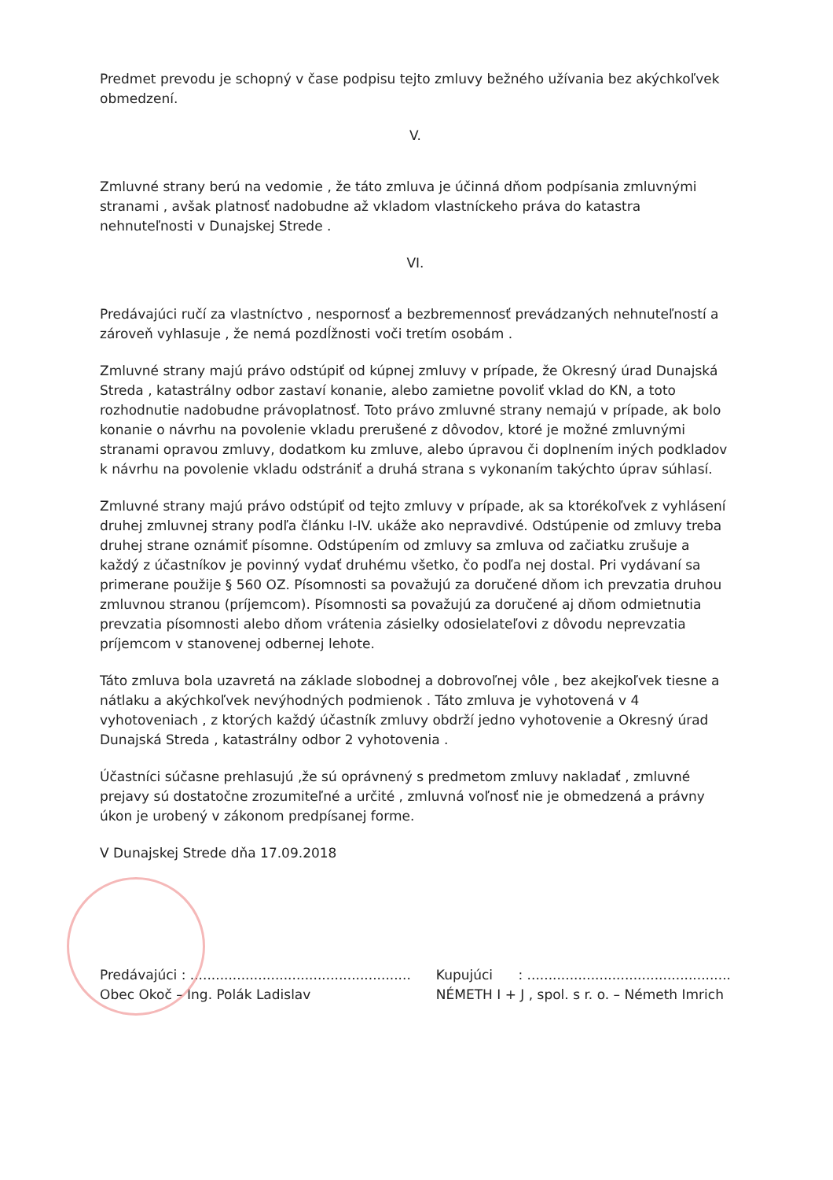Predmet prevodu je schopný v čase podpisu tejto zmluvy bežného užívania bez akýchkoľvek obmedzení.
V.
Zmluvné strany berú na vedomie , že táto zmluva je účinná dňom podpísania zmluvnými stranami , avšak platnosť nadobudne až vkladom vlastníckeho práva do katastra nehnuteľnosti v Dunajskej Strede .
VI.
Predávajúci ručí za vlastníctvo , nespornosť a bezbremennosť prevádzaných nehnuteľností a zároveň vyhlasuje , že nemá pozdĺžnosti voči tretím osobám .
Zmluvné strany majú právo odstúpiť od kúpnej zmluvy v prípade, že Okresný úrad Dunajská Streda , katastrálny odbor zastaví konanie, alebo zamietne povoliť vklad do KN, a toto rozhodnutie nadobudne právoplatnosť. Toto právo zmluvné strany nemajú v prípade, ak bolo konanie o návrhu na povolenie vkladu prerušené z dôvodov, ktoré je možné zmluvnými stranami opravou zmluvy, dodatkom ku zmluve, alebo úpravou či doplnením iných podkladov k návrhu na povolenie vkladu odstrániť a druhá strana s vykonaním takýchto úprav súhlasí.
Zmluvné strany majú právo odstúpiť od tejto zmluvy v prípade, ak sa ktorékoľvek z vyhlásení druhej zmluvnej strany podľa článku I-IV. ukáže ako nepravdivé. Odstúpenie od zmluvy treba druhej strane oznámiť písomne. Odstúpením od zmluvy sa zmluva od začiatku zrušuje a každý z účastníkov je povinný vydať druhému všetko, čo podľa nej dostal. Pri vydávaní sa primerane použije § 560 OZ. Písomnosti sa považujú za doručené dňom ich prevzatia druhou zmluvnou stranou (príjemcom). Písomnosti sa považujú za doručené aj dňom odmietnutia prevzatia písomnosti alebo dňom vrátenia zásielky odosielateľovi z dôvodu neprevzatia príjemcom v stanovenej odbernej lehote.
Táto zmluva bola uzavretá na základe slobodnej a dobrovoľnej vôle , bez akejkoľvek tiesne a nátlaku a akýchkoľvek nevýhodných podmienok . Táto zmluva je vyhotovená v 4 vyhotoveniach , z ktorých každý účastník zmluvy obdrží jedno vyhotovenie a Okresný úrad Dunajská Streda , katastrálny odbor 2 vyhotovenia .
Účastníci súčasne prehlasujú ,že sú oprávnený s predmetom zmluvy nakladať , zmluvné prejavy sú dostatočne zrozumiteľné a určité , zmluvná voľnosť nie je obmedzená a právny úkon je urobený v zákonom predpísanej forme.
V Dunajskej Strede dňa 17.09.2018
Predávajúci : ....................................................
Obec Okoč – Ing. Polák Ladislav
Kupujúci : ................................................
NÉMETH I + J , spol. s r. o. – Németh Imrich